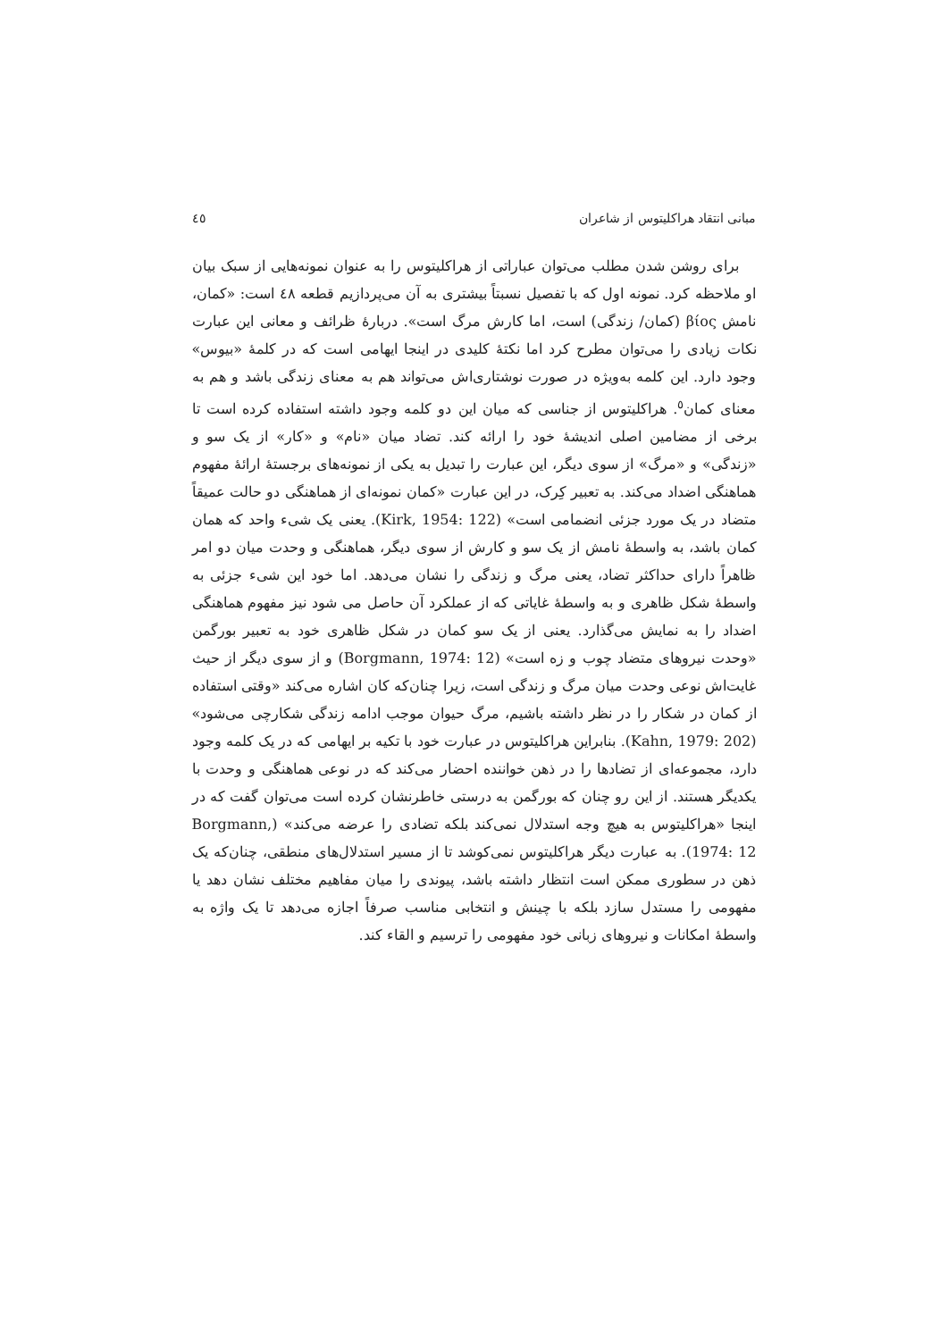مبانی انتقاد هراکلیتوس از شاعران ٤٥
برای روشن شدن مطلب می‌توان عباراتی از هراکلیتوس را به عنوان نمونه‌هایی از سبک بیان او ملاحظه کرد. نمونه اول که با تفصیل نسبتاً بیشتری به آن می‌پردازیم قطعه ٤٨ است: «کمان، نامش βίος (کمان/ زندگی) است، اما کارش مرگ است». دربارهٔ ظرائف و معانی این عبارت نکات زیادی را می‌توان مطرح کرد اما نکتهٔ کلیدی در اینجا ایهامی است که در کلمهٔ «بیوس» وجود دارد. این کلمه به‌ویژه در صورت نوشتاری‌اش می‌تواند هم به معنای زندگی باشد و هم به معنای کمان<sup>٥</sup>. هراکلیتوس از جناسی که میان این دو کلمه وجود داشته استفاده کرده است تا برخی از مضامین اصلی اندیشهٔ خود را ارائه کند. تضاد میان «نام» و «کار» از یک سو و «زندگی» و «مرگ» از سوی دیگر، این عبارت را تبدیل به یکی از نمونه‌های برجستهٔ ارائهٔ مفهوم هماهنگی اضداد می‌کند. به تعبیر کِرک، در این عبارت «کمان نمونه‌ای از هماهنگی دو حالت عمیقاً متضاد در یک مورد جزئی انضمامی است» (Kirk, 1954: 122). یعنی یک شیء واحد که همان کمان باشد، به واسطهٔ نامش از یک سو و کارش از سوی دیگر، هماهنگی و وحدت میان دو امر ظاهراً دارای حداکثر تضاد، یعنی مرگ و زندگی را نشان می‌دهد. اما خود این شیء جزئی به واسطهٔ شکل ظاهری و به واسطهٔ غایاتی که از عملکرد آن حاصل می شود نیز مفهوم هماهنگی اضداد را به نمایش می‌گذارد. یعنی از یک سو کمان در شکل ظاهری خود به تعبیر بورگمن «وحدت نیروهای متضاد چوب و زه است» (Borgmann, 1974: 12) و از سوی دیگر از حیث غایت‌اش نوعی وحدت میان مرگ و زندگی است، زیرا چنان‌که کان اشاره می‌کند «وقتی استفاده از کمان در شکار را در نظر داشته باشیم، مرگ حیوان موجب ادامه زندگی شکارچی می‌شود» (Kahn, 1979: 202). بنابراین هراکلیتوس در عبارت خود با تکیه بر ایهامی که در یک کلمه وجود دارد، مجموعه‌ای از تضادها را در ذهن خواننده احضار می‌کند که در نوعی هماهنگی و وحدت با یکدیگر هستند. از این رو چنان که بورگمن به درستی خاطرنشان کرده است می‌توان گفت که در اینجا «هراکلیتوس به هیچ وجه استدلال نمی‌کند بلکه تضادی را عرضه می‌کند» (Borgmann, 1974: 12). به عبارت دیگر هراکلیتوس نمی‌کوشد تا از مسیر استدلال‌های منطقی، چنان‌که یک ذهن در سطوری ممکن است انتظار داشته باشد، پیوندی را میان مفاهیم مختلف نشان دهد یا مفهومی را مستدل سازد بلکه با چینش و انتخابی مناسب صرفاً اجازه می‌دهد تا یک واژه به واسطهٔ امکانات و نیروهای زبانی خود مفهومی را ترسیم و القاء کند.